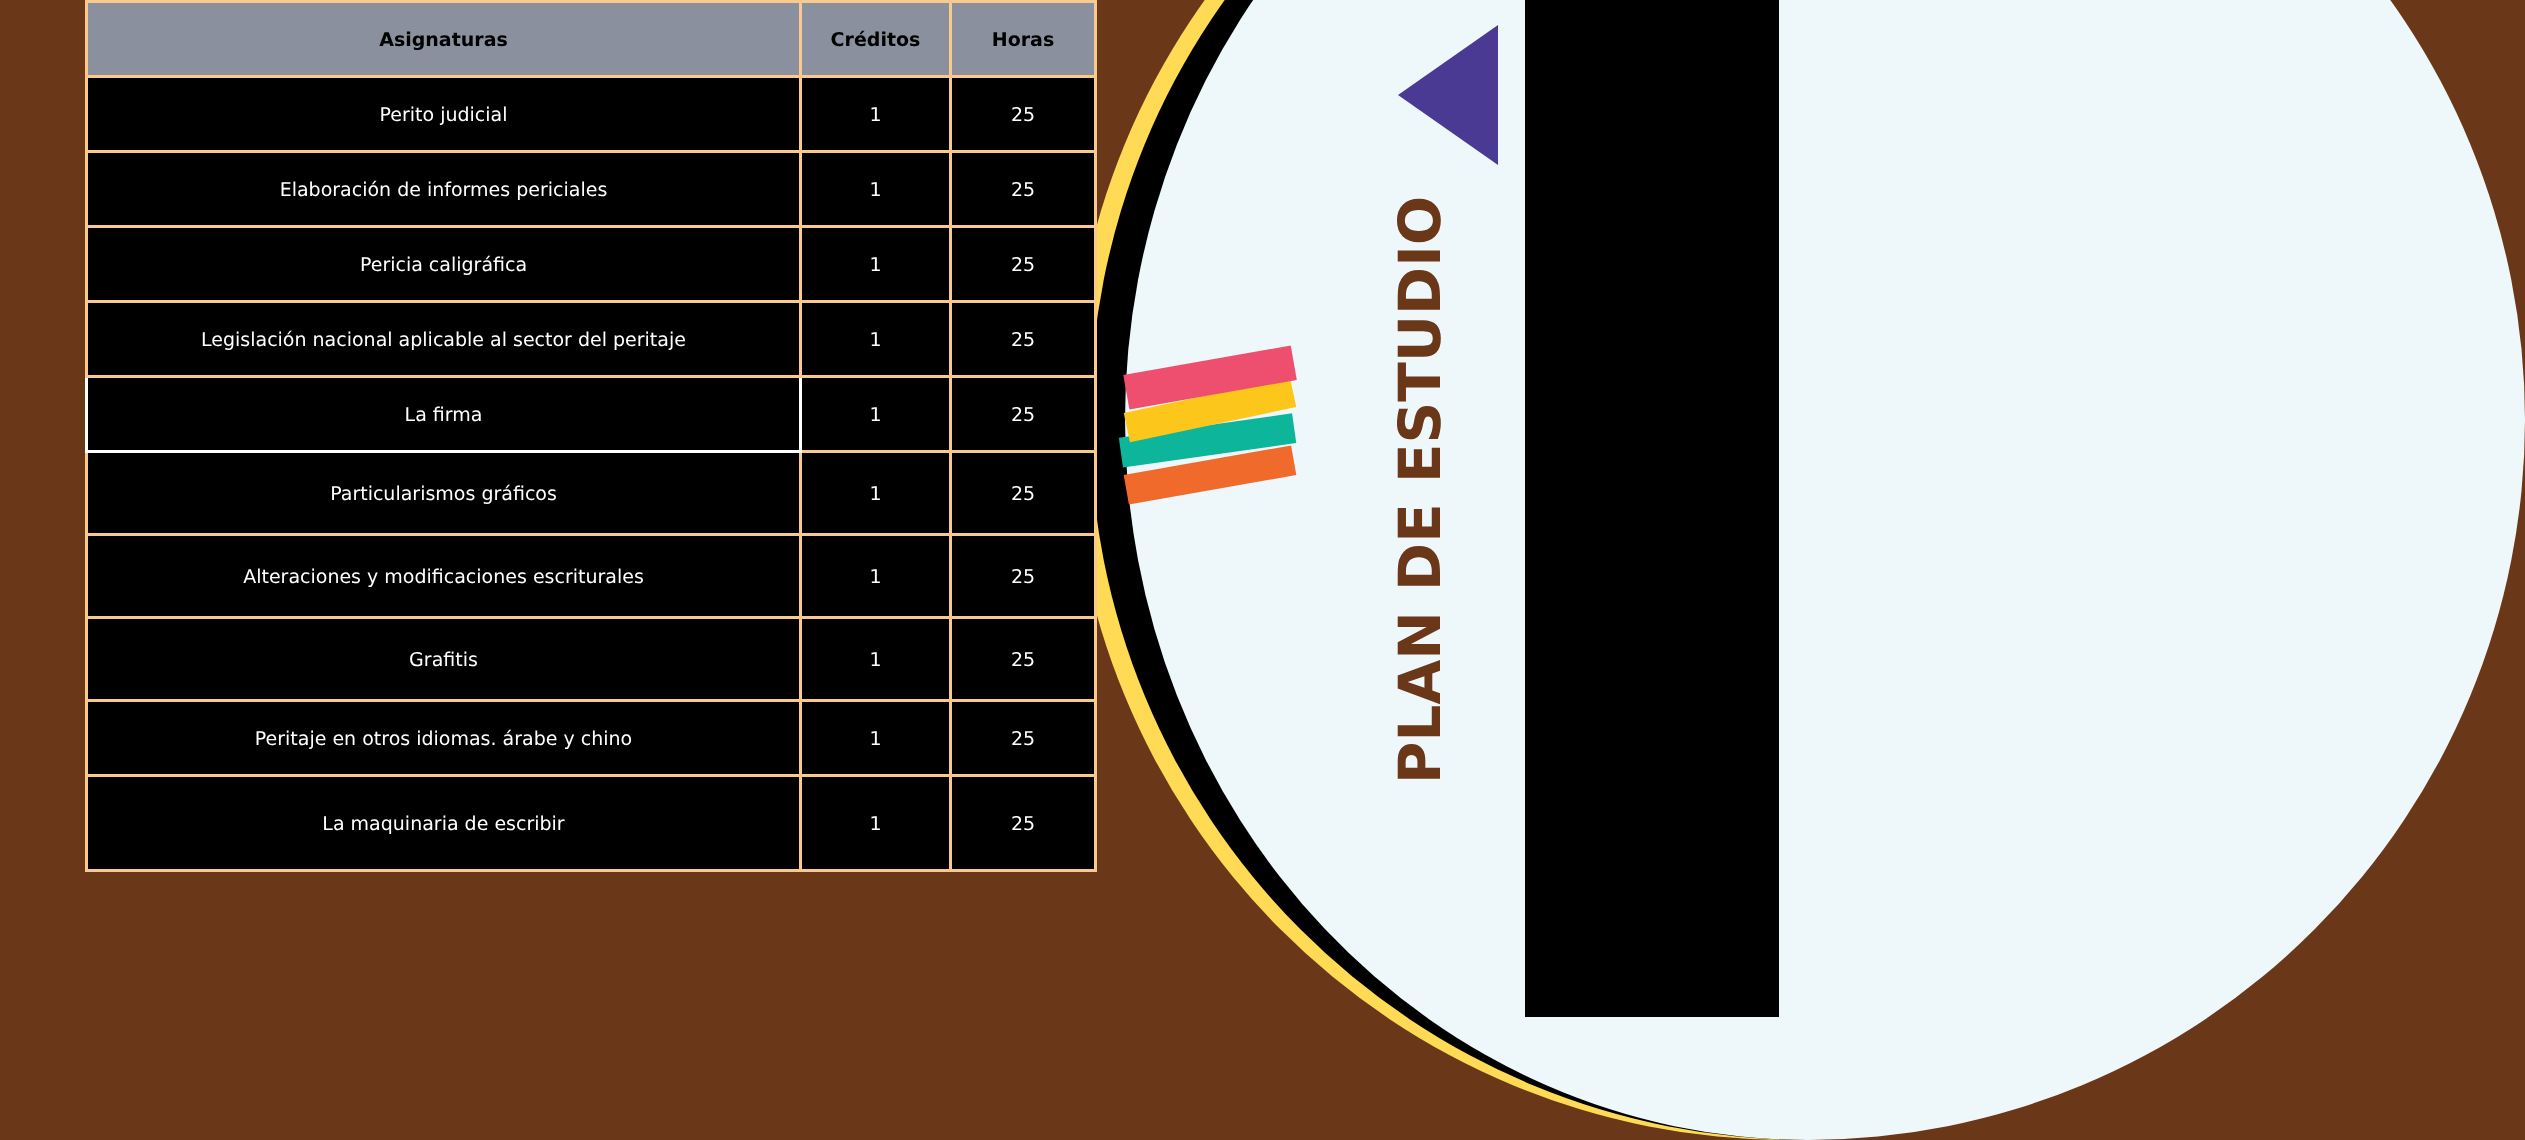| Asignaturas | Créditos | Horas |
| --- | --- | --- |
| Perito judicial | 1 | 25 |
| Elaboración de informes periciales | 1 | 25 |
| Pericia caligráfica | 1 | 25 |
| Legislación nacional aplicable al sector del peritaje | 1 | 25 |
| La firma | 1 | 25 |
| Particularismos gráficos | 1 | 25 |
| Alteraciones y modificaciones escriturales | 1 | 25 |
| Grafitis | 1 | 25 |
| Peritaje en otros idiomas. árabe y chino | 1 | 25 |
| La maquinaria de escribir | 1 | 25 |
PLAN DE ESTUDIO